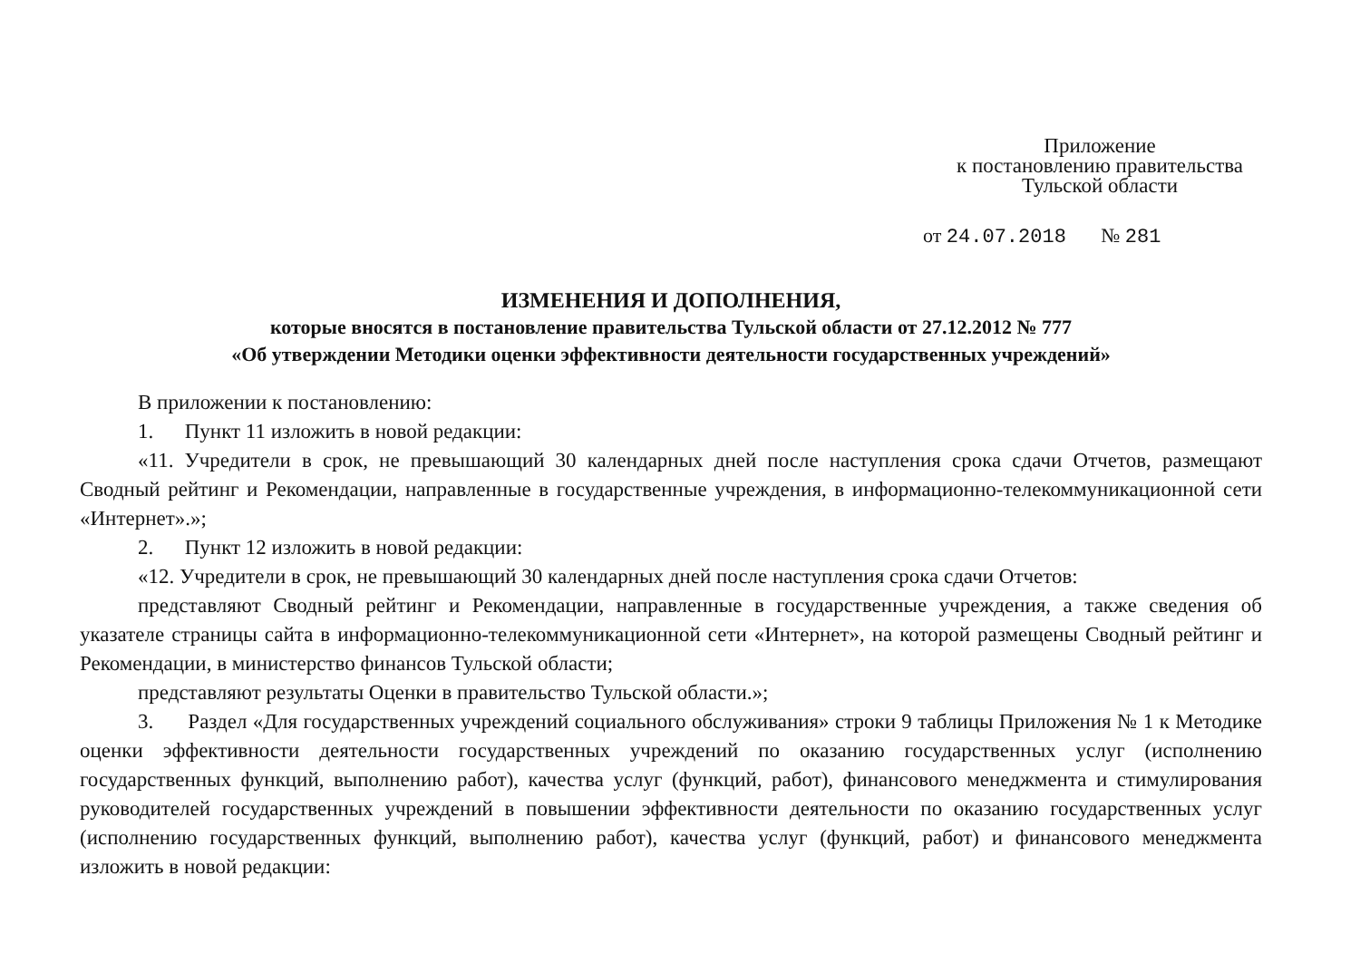Приложение
к постановлению правительства
Тульской области
от 24.07.2018 № 281
ИЗМЕНЕНИЯ И ДОПОЛНЕНИЯ,
которые вносятся в постановление правительства Тульской области от 27.12.2012 № 777
«Об утверждении Методики оценки эффективности деятельности государственных учреждений»
В приложении к постановлению:
1. Пункт 11 изложить в новой редакции:
«11. Учредители в срок, не превышающий 30 календарных дней после наступления срока сдачи Отчетов, размещают Сводный рейтинг и Рекомендации, направленные в государственные учреждения, в информационно-телекоммуникационной сети «Интернет».»;
2. Пункт 12 изложить в новой редакции:
«12. Учредители в срок, не превышающий 30 календарных дней после наступления срока сдачи Отчетов:
представляют Сводный рейтинг и Рекомендации, направленные в государственные учреждения, а также сведения об указателе страницы сайта в информационно-телекоммуникационной сети «Интернет», на которой размещены Сводный рейтинг и Рекомендации, в министерство финансов Тульской области;
представляют результаты Оценки в правительство Тульской области.»;
3. Раздел «Для государственных учреждений социального обслуживания» строки 9 таблицы Приложения № 1 к Методике оценки эффективности деятельности государственных учреждений по оказанию государственных услуг (исполнению государственных функций, выполнению работ), качества услуг (функций, работ), финансового менеджмента и стимулирования руководителей государственных учреждений в повышении эффективности деятельности по оказанию государственных услуг (исполнению государственных функций, выполнению работ), качества услуг (функций, работ) и финансового менеджмента изложить в новой редакции: